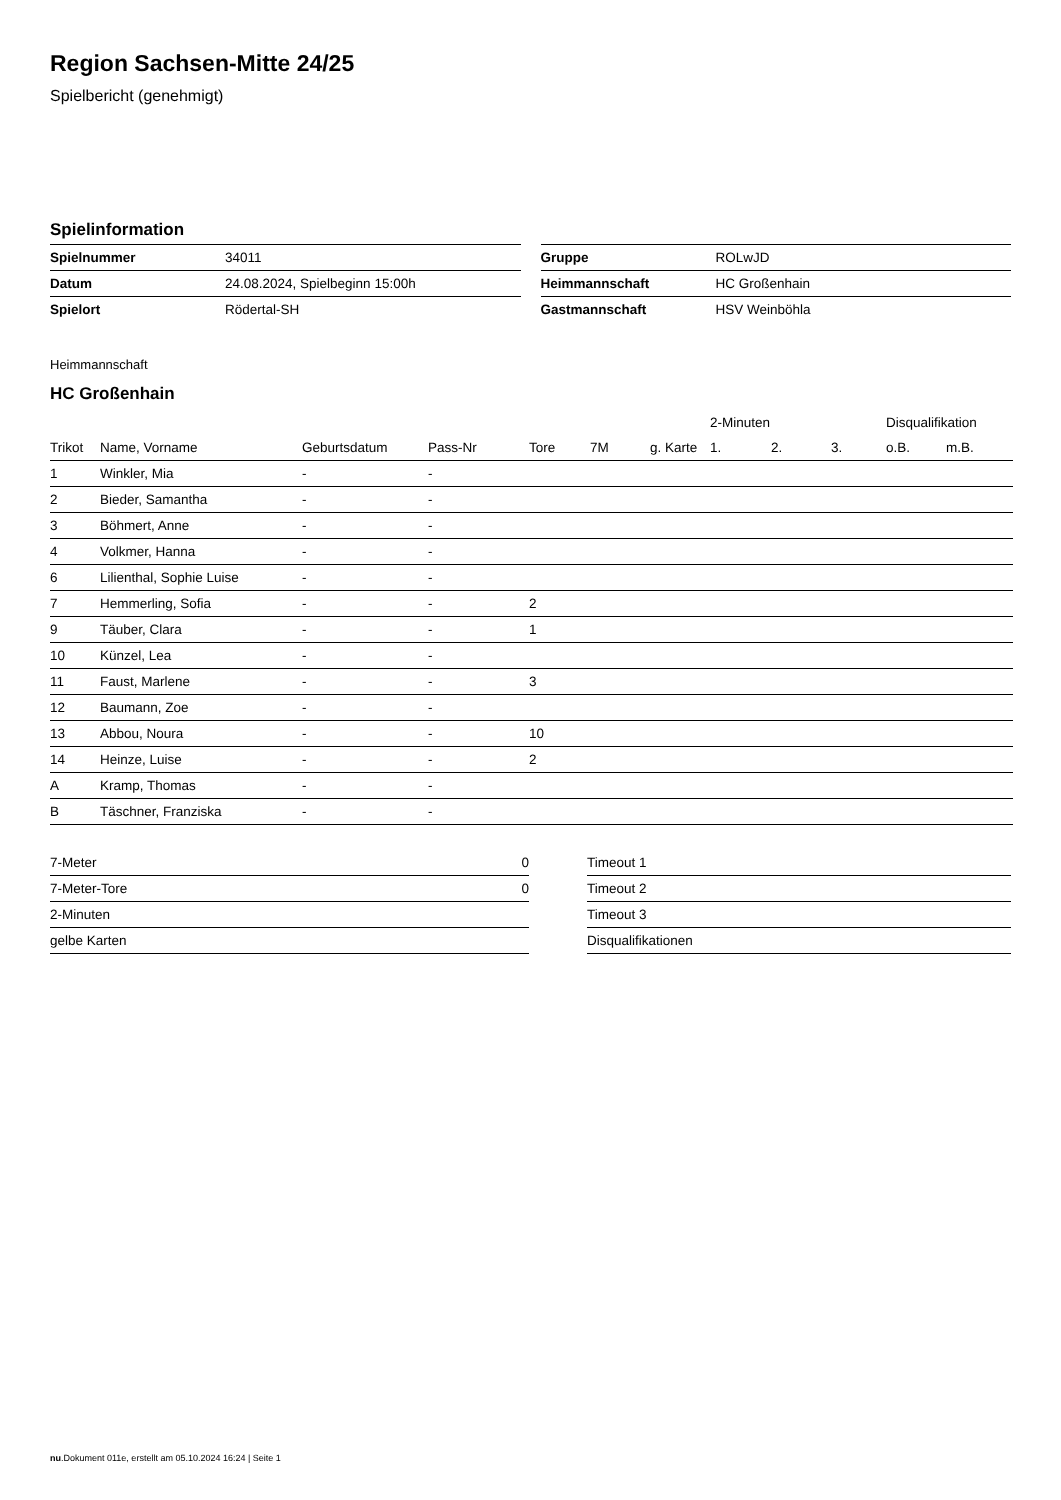Region Sachsen-Mitte 24/25
Spielbericht (genehmigt)
Spielinformation
| Spielnummer | 34011 |
| Datum | 24.08.2024, Spielbeginn 15:00h |
| Spielort | Rödertal-SH |
| Gruppe | ROLwJD |
| Heimmannschaft | HC Großenhain |
| Gastmannschaft | HSV Weinböhla |
Heimmannschaft
HC Großenhain
| | | | | | | | 2-Minuten | | | Disqualifikation | |
| --- | --- | --- | --- | --- | --- | --- | --- | --- | --- | --- | --- |
| Trikot | Name, Vorname | Geburtsdatum | Pass-Nr | Tore | 7M | g. Karte | 1. | 2. | 3. | o.B. | m.B. |
| 1 | Winkler, Mia | - | - | | | | | | | | |
| 2 | Bieder, Samantha | - | - | | | | | | | | |
| 3 | Böhmert, Anne | - | - | | | | | | | | |
| 4 | Volkmer, Hanna | - | - | | | | | | | | |
| 6 | Lilienthal, Sophie Luise | - | - | | | | | | | | |
| 7 | Hemmerling, Sofia | - | - | 2 | | | | | | | |
| 9 | Täuber, Clara | - | - | 1 | | | | | | | |
| 10 | Künzel, Lea | - | - | | | | | | | | |
| 11 | Faust, Marlene | - | - | 3 | | | | | | | |
| 12 | Baumann, Zoe | - | - | | | | | | | | |
| 13 | Abbou, Noura | - | - | 10 | | | | | | | |
| 14 | Heinze, Luise | - | - | 2 | | | | | | | |
| A | Kramp, Thomas | - | - | | | | | | | | |
| B | Täschner, Franziska | - | - | | | | | | | | |
| 7-Meter | 0 |
| 7-Meter-Tore | 0 |
| 2-Minuten | |
| gelbe Karten | |
| Timeout 1 |
| Timeout 2 |
| Timeout 3 |
| Disqualifikationen |
nu.Dokument 011e, erstellt am 05.10.2024 16:24 | Seite 1